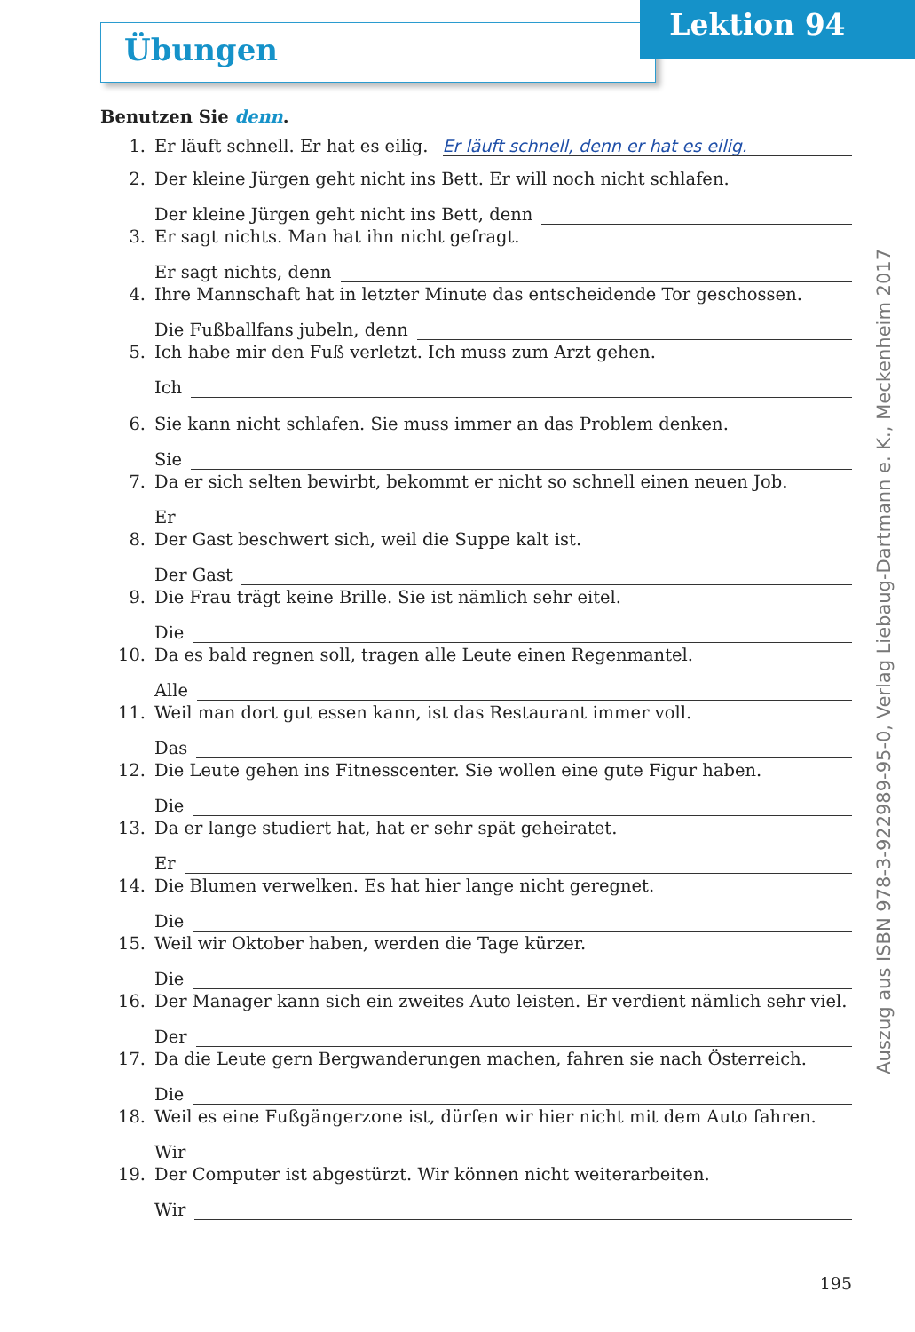Übungen
Lektion 94
Benutzen Sie denn.
1. Er läuft schnell. Er hat es eilig. Er läuft schnell, denn er hat es eilig.
2. Der kleine Jürgen geht nicht ins Bett. Er will noch nicht schlafen.
Der kleine Jürgen geht nicht ins Bett, denn
3. Er sagt nichts. Man hat ihn nicht gefragt.
Er sagt nichts, denn
4. Ihre Mannschaft hat in letzter Minute das entscheidende Tor geschossen.
Die Fußballfans jubeln, denn
5. Ich habe mir den Fuß verletzt. Ich muss zum Arzt gehen.
Ich
6. Sie kann nicht schlafen. Sie muss immer an das Problem denken.
Sie
7. Da er sich selten bewirbt, bekommt er nicht so schnell einen neuen Job.
Er
8. Der Gast beschwert sich, weil die Suppe kalt ist.
Der Gast
9. Die Frau trägt keine Brille. Sie ist nämlich sehr eitel.
Die
10. Da es bald regnen soll, tragen alle Leute einen Regenmantel.
Alle
11. Weil man dort gut essen kann, ist das Restaurant immer voll.
Das
12. Die Leute gehen ins Fitnesscenter. Sie wollen eine gute Figur haben.
Die
13. Da er lange studiert hat, hat er sehr spät geheiratet.
Er
14. Die Blumen verwelken. Es hat hier lange nicht geregnet.
Die
15. Weil wir Oktober haben, werden die Tage kürzer.
Die
16. Der Manager kann sich ein zweites Auto leisten. Er verdient nämlich sehr viel.
Der
17. Da die Leute gern Bergwanderungen machen, fahren sie nach Österreich.
Die
18. Weil es eine Fußgängerzone ist, dürfen wir hier nicht mit dem Auto fahren.
Wir
19. Der Computer ist abgestürzt. Wir können nicht weiterarbeiten.
Wir
195
Auszug aus ISBN 978-3-922989-95-0, Verlag Liebaug-Dartmann e. K., Meckenheim 2017